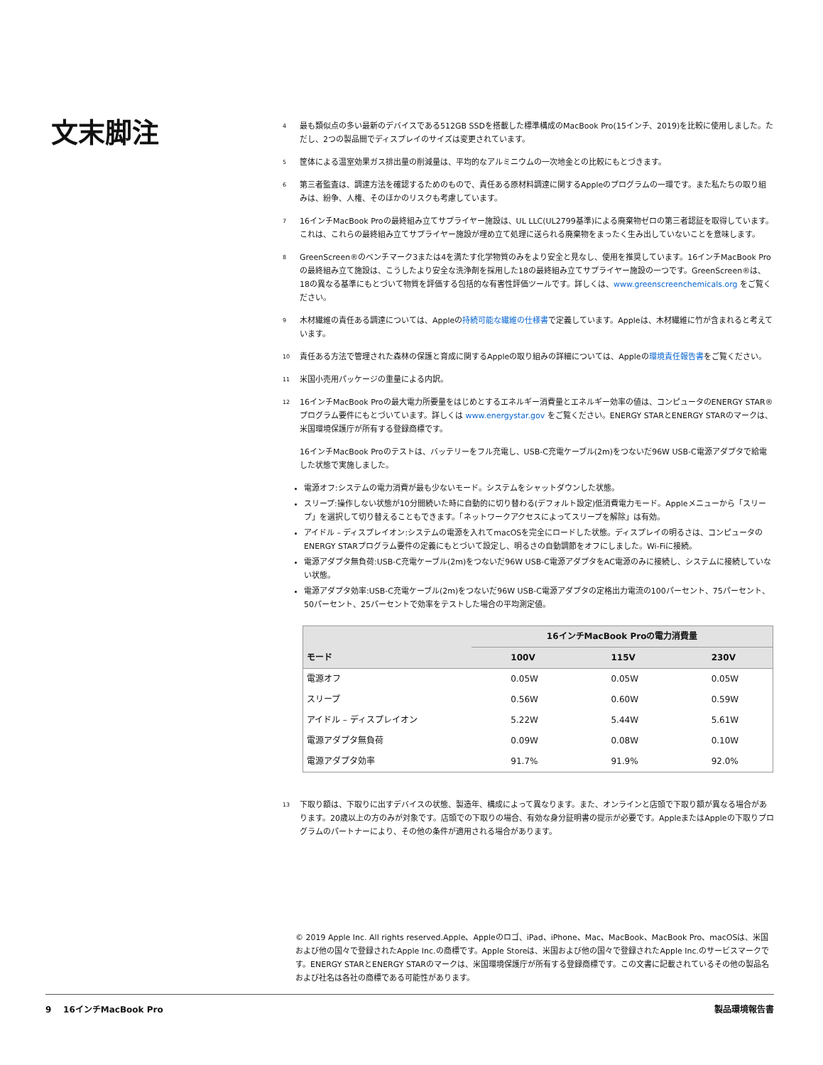文末脚注
<sup>4</sup> 最も類似点の多い最新のデバイスである512GB SSDを搭載した標準構成のMacBook Pro(15インチ、2019)を比較に使用しました。ただし、2つの製品間でディスプレイのサイズは変更されています。
<sup>5</sup> 筐体による温室効果ガス排出量の削減量は、平均的なアルミニウムの一次地金との比較にもとづきます。
<sup>6</sup> 第三者監査は、調達方法を確認するためのもので、責任ある原材料調達に関するAppleのプログラムの一環です。また私たちの取り組みは、紛争、人権、そのほかのリスクも考慮しています。
<sup>7</sup> 16インチMacBook Proの最終組み立てサプライヤー施設は、UL LLC(UL2799基準)による廃棄物ゼロの第三者認証を取得しています。これは、これらの最終組み立てサプライヤー施設が埋め立て処理に送られる廃棄物をまったく生み出していないことを意味します。
<sup>8</sup> GreenScreen®のベンチマーク3または4を満たす化学物質のみをより安全と見なし、使用を推奨しています。16インチMacBook Proの最終組み立て施設は、こうしたより安全な洗浄剤を採用した18の最終組み立てサプライヤー施設の一つです。GreenScreen®は、18の異なる基準にもとづいて物質を評価する包括的な有害性評価ツールです。詳しくは、www.greenscreenchemicals.org をご覧ください。
<sup>9</sup> 木材繊維の責任ある調達については、Appleの持続可能な繊維の仕様書で定義しています。Appleは、木材繊維に竹が含まれると考えています。
<sup>10</sup> 責任ある方法で管理された森林の保護と育成に関するAppleの取り組みの詳細については、Appleの環境責任報告書をご覧ください。
<sup>11</sup> 米国小売用パッケージの重量による内訳。
<sup>12</sup> 16インチMacBook Proの最大電力所要量をはじめとするエネルギー消費量とエネルギー効率の値は、コンピュータのENERGY STAR®プログラム要件にもとづいています。詳しくは www.energystar.gov をご覧ください。ENERGY STARとENERGY STARのマークは、米国環境保護庁が所有する登録商標です。
16インチMacBook Proのテストは、バッテリーをフル充電し、USB-C充電ケーブル(2m)をつないだ96W USB-C電源アダプタで給電した状態で実施しました。
電源オフ:システムの電力消費が最も少ないモード。システムをシャットダウンした状態。
スリープ:操作しない状態が10分間続いた時に自動的に切り替わる(デフォルト設定)低消費電力モード。Appleメニューから「スリープ」を選択して切り替えることもできます。「ネットワークアクセスによってスリープを解除」は有効。
アイドル – ディスプレイオン:システムの電源を入れてmacOSを完全にロードした状態。ディスプレイの明るさは、コンピュータのENERGY STARプログラム要件の定義にもとづいて設定し、明るさの自動調節をオフにしました。Wi-Fiに接続。
電源アダプタ無負荷:USB-C充電ケーブル(2m)をつないだ96W USB-C電源アダプタをAC電源のみに接続し、システムに接続していない状態。
電源アダプタ効率:USB-C充電ケーブル(2m)をつないだ96W USB-C電源アダプタの定格出力電流の100パーセント、75パーセント、50パーセント、25パーセントで効率をテストした場合の平均測定値。
| | 16インチMacBook Proの電力消費量 | | |
| --- | --- | --- | --- |
| モード | 100V | 115V | 230V |
| 電源オフ | 0.05W | 0.05W | 0.05W |
| スリープ | 0.56W | 0.60W | 0.59W |
| アイドル – ディスプレイオン | 5.22W | 5.44W | 5.61W |
| 電源アダプタ無負荷 | 0.09W | 0.08W | 0.10W |
| 電源アダプタ効率 | 91.7% | 91.9% | 92.0% |
<sup>13</sup> 下取り額は、下取りに出すデバイスの状態、製造年、構成によって異なります。また、オンラインと店頭で下取り額が異なる場合があります。20歳以上の方のみが対象です。店頭での下取りの場合、有効な身分証明書の提示が必要です。AppleまたはAppleの下取りプログラムのパートナーにより、その他の条件が適用される場合があります。
© 2019 Apple Inc. All rights reserved.Apple、Appleのロゴ、iPad、iPhone、Mac、MacBook、MacBook Pro、macOSは、米国および他の国々で登録されたApple Inc.の商標です。Apple Storeは、米国および他の国々で登録されたApple Inc.のサービスマークです。ENERGY STARとENERGY STARのマークは、米国環境保護庁が所有する登録商標です。この文書に記載されているその他の製品名および社名は各社の商標である可能性があります。
9 16インチMacBook Pro 製品環境報告書